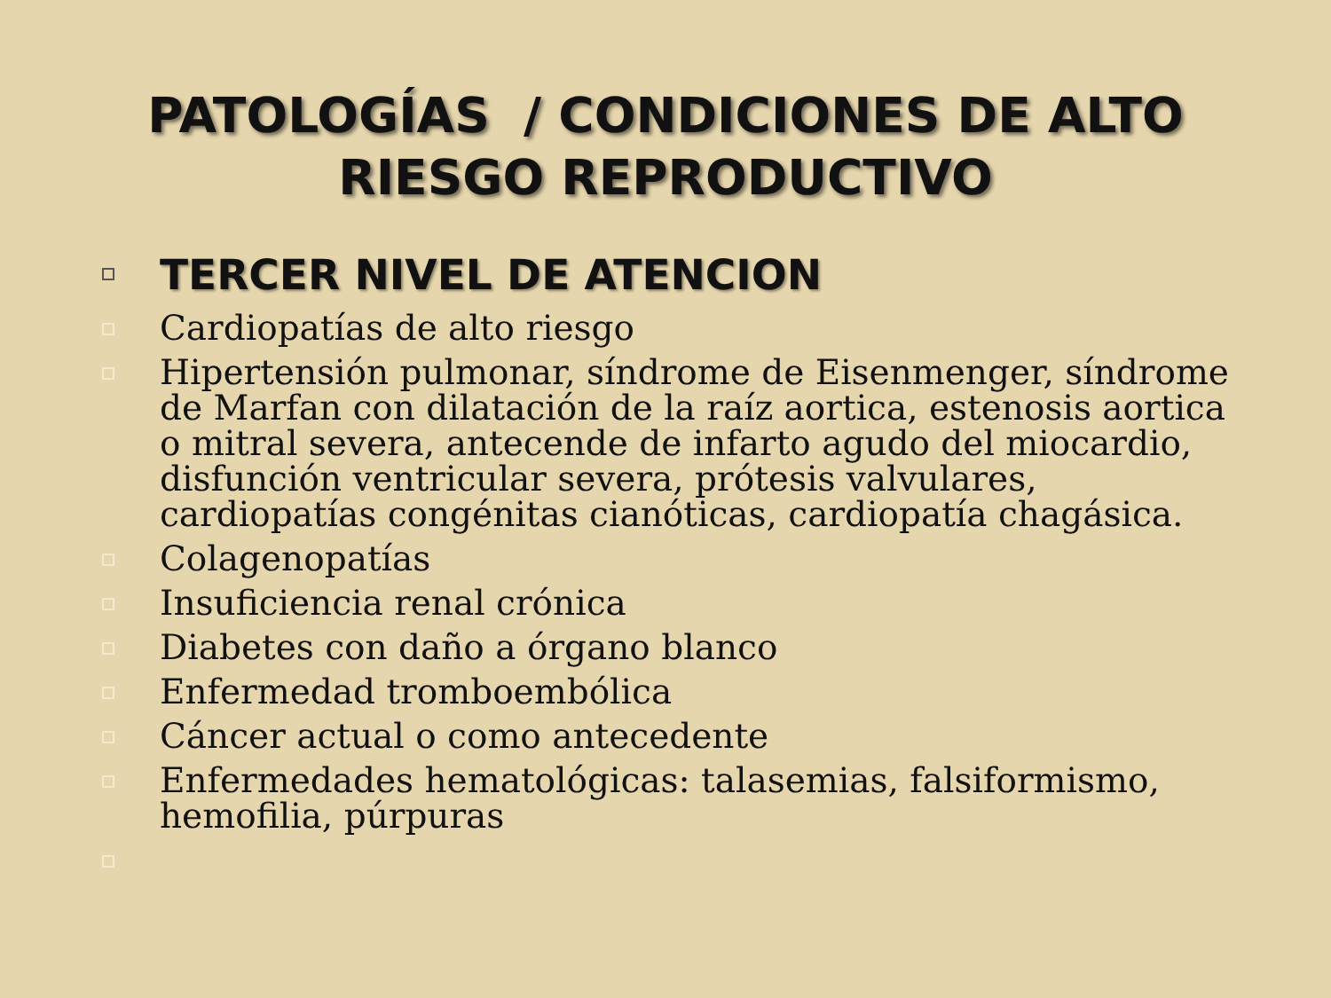PATOLOGÍAS / CONDICIONES DE ALTO
RIESGO REPRODUCTIVO
TERCER NIVEL DE ATENCION
Cardiopatías de alto riesgo
Hipertensión pulmonar, síndrome de Eisenmenger, síndrome de Marfan con dilatación de la raíz aortica, estenosis aortica o mitral severa, antecende de infarto agudo del miocardio, disfunción ventricular severa, prótesis valvulares, cardiopatías congénitas cianóticas, cardiopatía chagásica.
Colagenopatías
Insuficiencia renal crónica
Diabetes con daño a órgano blanco
Enfermedad tromboembólica
Cáncer actual o como antecedente
Enfermedades hematológicas: talasemias, falsiformismo, hemofilia, púrpuras